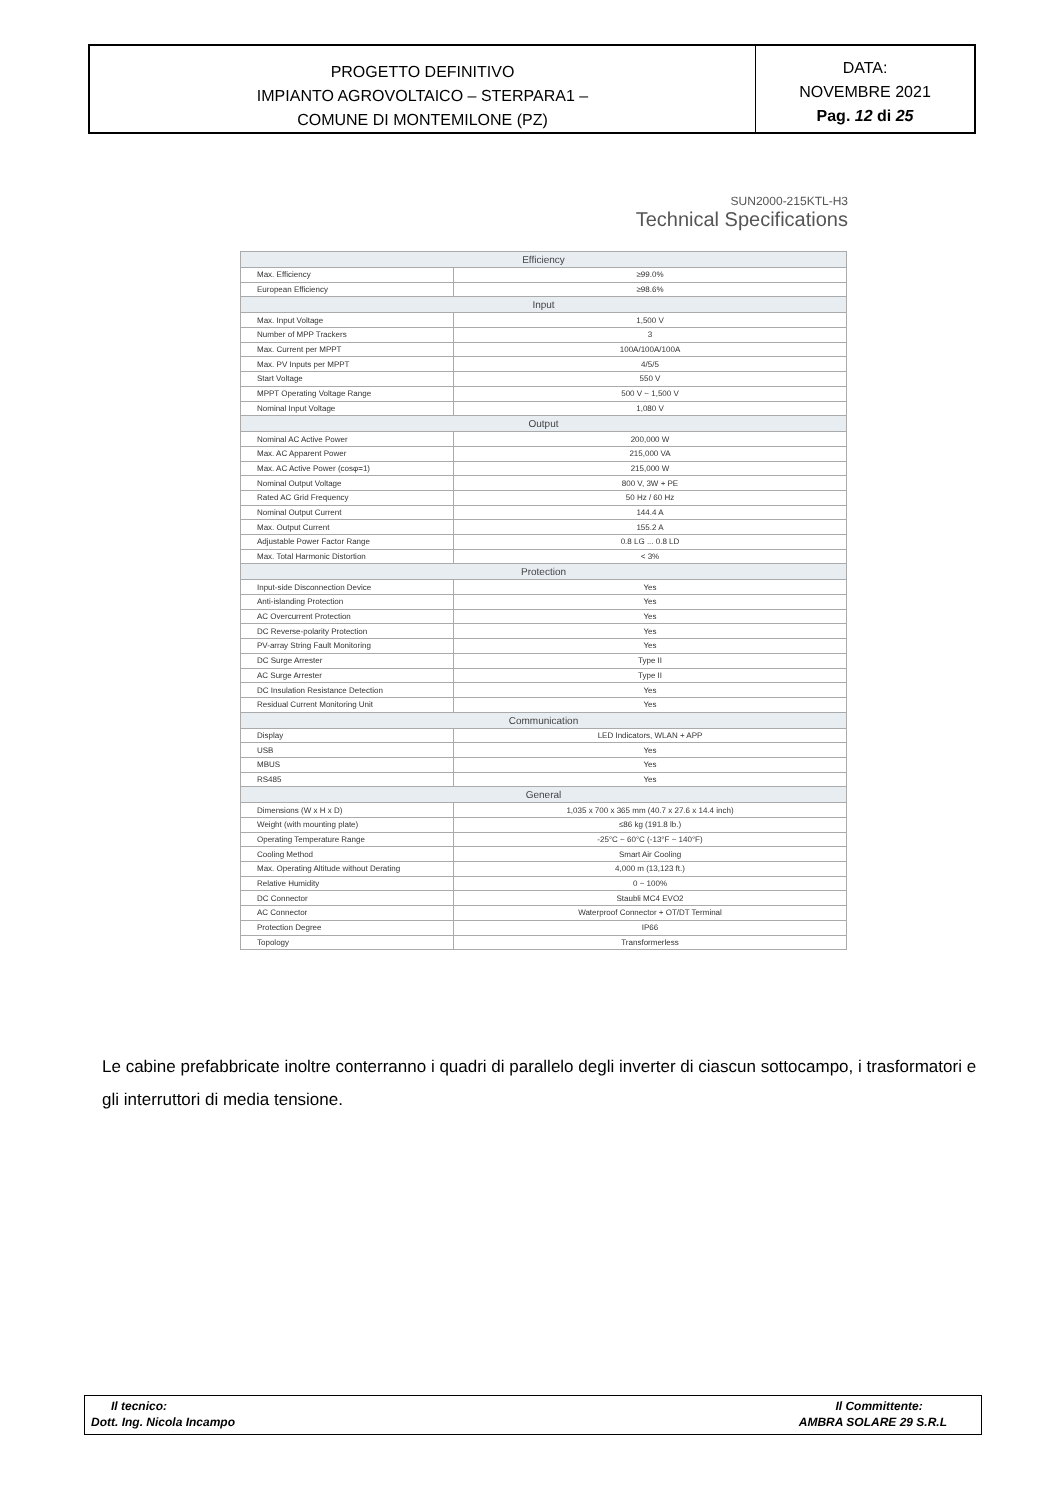PROGETTO DEFINITIVO
IMPIANTO AGROVOLTAICO – STERPARA1 –
COMUNE DI MONTEMILONE (PZ)
DATA:
NOVEMBRE 2021
Pag. 12 di 25
SUN2000-215KTL-H3
Technical Specifications
| Efficiency | |
| --- | --- |
| Max. Efficiency | ≥99.0% |
| European Efficiency | ≥98.6% |
| Input | |
| Max. Input Voltage | 1,500 V |
| Number of MPP Trackers | 3 |
| Max. Current per MPPT | 100A/100A/100A |
| Max. PV Inputs per MPPT | 4/5/5 |
| Start Voltage | 550 V |
| MPPT Operating Voltage Range | 500 V ~ 1,500 V |
| Nominal Input Voltage | 1,080 V |
| Output | |
| Nominal AC Active Power | 200,000 W |
| Max. AC Apparent Power | 215,000 VA |
| Max. AC Active Power (cosφ=1) | 215,000 W |
| Nominal Output Voltage | 800 V, 3W + PE |
| Rated AC Grid Frequency | 50 Hz / 60 Hz |
| Nominal Output Current | 144.4 A |
| Max. Output Current | 155.2 A |
| Adjustable Power Factor Range | 0.8 LG ... 0.8 LD |
| Max. Total Harmonic Distortion | < 3% |
| Protection | |
| Input-side Disconnection Device | Yes |
| Anti-islanding Protection | Yes |
| AC Overcurrent Protection | Yes |
| DC Reverse-polarity Protection | Yes |
| PV-array String Fault Monitoring | Yes |
| DC Surge Arrester | Type II |
| AC Surge Arrester | Type II |
| DC Insulation Resistance Detection | Yes |
| Residual Current Monitoring Unit | Yes |
| Communication | |
| Display | LED Indicators, WLAN + APP |
| USB | Yes |
| MBUS | Yes |
| RS485 | Yes |
| General | |
| Dimensions (W x H x D) | 1,035 x 700 x 365 mm (40.7 x 27.6 x 14.4 inch) |
| Weight (with mounting plate) | ≤86 kg (191.8 lb.) |
| Operating Temperature Range | -25°C ~ 60°C (-13°F ~ 140°F) |
| Cooling Method | Smart Air Cooling |
| Max. Operating Altitude without Derating | 4,000 m (13,123 ft.) |
| Relative Humidity | 0 ~ 100% |
| DC Connector | Staubli MC4 EVO2 |
| AC Connector | Waterproof Connector + OT/DT Terminal |
| Protection Degree | IP66 |
| Topology | Transformerless |
Le cabine prefabbricate inoltre conterranno i quadri di parallelo degli inverter di ciascun sottocampo, i trasformatori e gli interruttori di media tensione.
Il tecnico:
Dott. Ing. Nicola Incampo
Il Committente:
AMBRA SOLARE 29 S.R.L